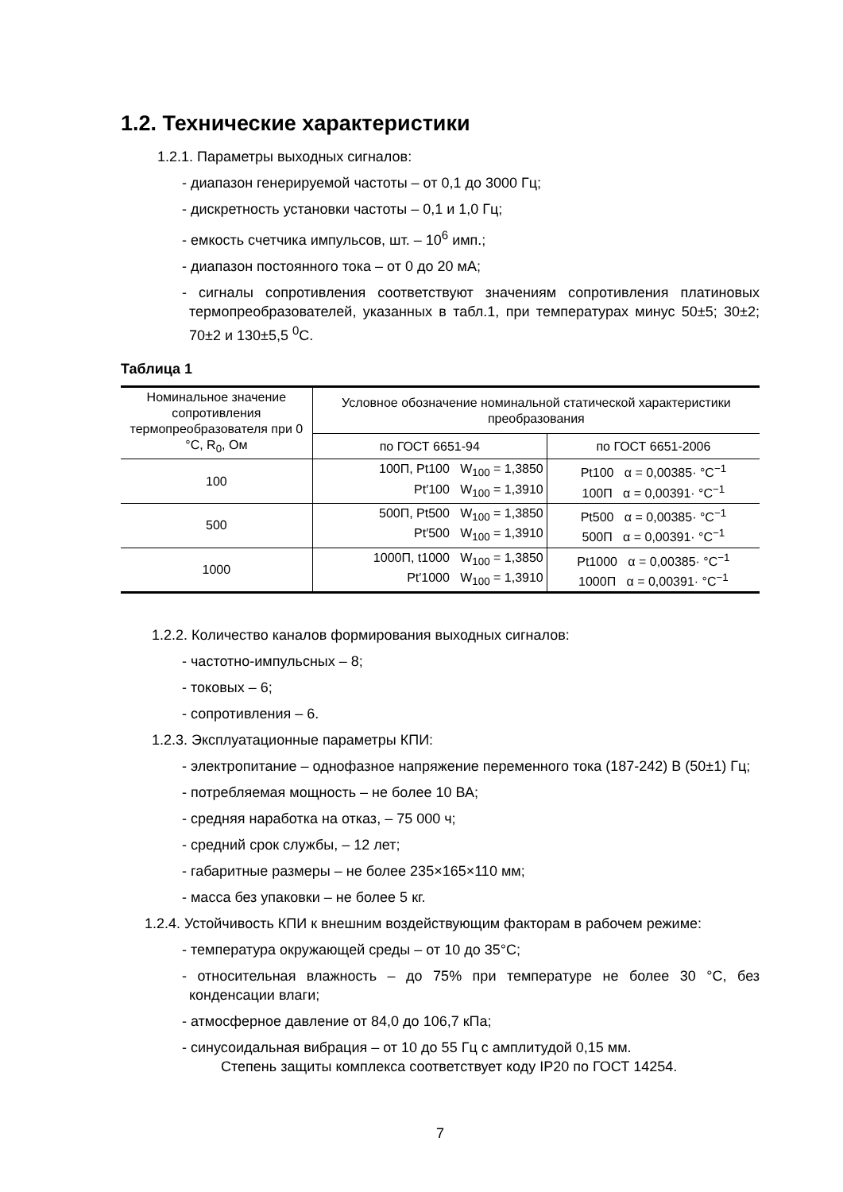1.2. Технические характеристики
1.2.1. Параметры выходных сигналов:
- диапазон генерируемой частоты – от 0,1 до 3000 Гц;
- дискретность установки частоты – 0,1 и 1,0 Гц;
- емкость счетчика импульсов, шт. – 10<sup>6</sup> имп.;
- диапазон постоянного тока – от 0 до 20 мА;
- сигналы сопротивления соответствуют значениям сопротивления платиновых термопреобразователей, указанных в табл.1, при температурах минус 50±5; 30±2; 70±2 и 130±5,5 <sup>0</sup>C.
Таблица 1
| Номинальное значение сопротивления термопреобразователя при 0 °C, R<sub>0</sub>, Ом | Условное обозначение номинальной статической характеристики преобразования | |
| --- | --- | --- |
| | по ГОСТ 6651-94 | по ГОСТ 6651-2006 |
| 100 | 100П, Pt100 W<sub>100</sub> = 1,3850 Pt′100 W<sub>100</sub> = 1,3910 | Pt100 α = 0,00385· °C<sup>−1</sup> 100П α = 0,00391· °C<sup>−1</sup> |
| 500 | 500П, Pt500 W<sub>100</sub> = 1,3850 Pt′500 W<sub>100</sub> = 1,3910 | Pt500 α = 0,00385· °C<sup>−1</sup> 500П α = 0,00391· °C<sup>−1</sup> |
| 1000 | 1000П, t1000 W<sub>100</sub> = 1,3850 Pt′1000 W<sub>100</sub> = 1,3910 | Pt1000 α = 0,00385· °C<sup>−1</sup> 1000П α = 0,00391· °C<sup>−1</sup> |
1.2.2. Количество каналов формирования выходных сигналов:
- частотно-импульсных – 8;
- токовых – 6;
- сопротивления – 6.
1.2.3. Эксплуатационные параметры КПИ:
- электропитание – однофазное напряжение переменного тока (187-242) В (50±1) Гц;
- потребляемая мощность – не более 10 ВА;
- средняя наработка на отказ, – 75 000 ч;
- средний срок службы, – 12 лет;
- габаритные размеры – не более 235×165×110 мм;
- масса без упаковки – не более 5 кг.
1.2.4. Устойчивость КПИ к внешним воздействующим факторам в рабочем режиме:
- температура окружающей среды – от 10 до 35°C;
- относительная влажность – до 75% при температуре не более 30 °C, без конденсации влаги;
- атмосферное давление от 84,0 до 106,7 кПа;
- синусоидальная вибрация – от 10 до 55 Гц с амплитудой 0,15 мм.
Степень защиты комплекса соответствует коду IP20 по ГОСТ 14254.
7